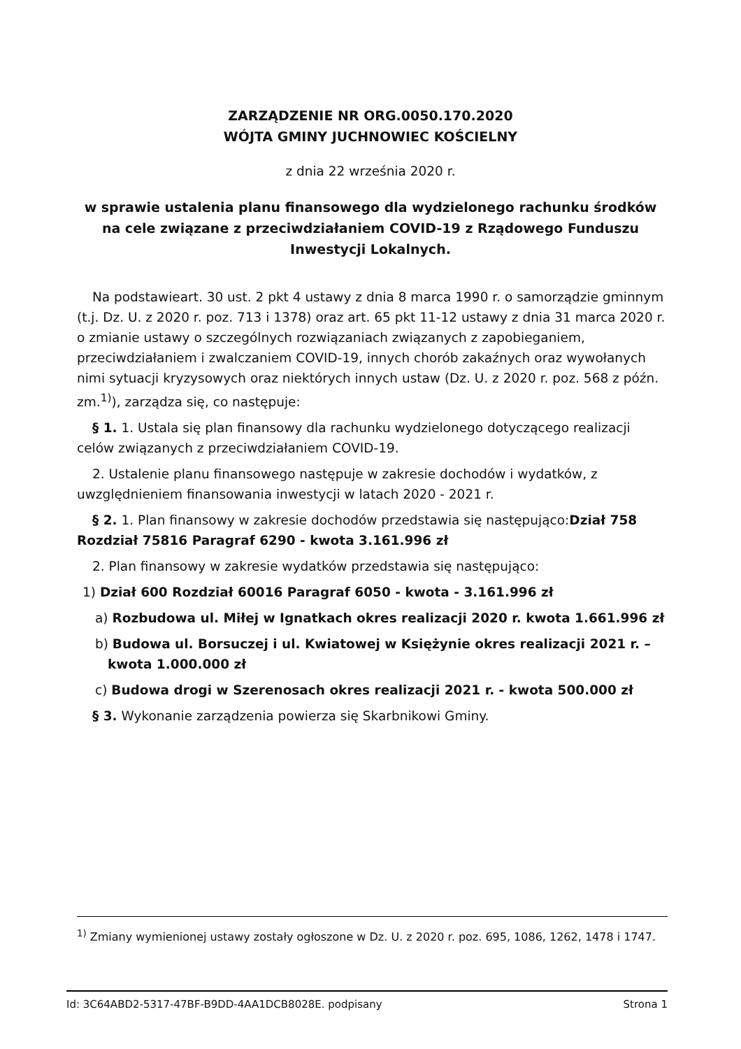ZARZĄDZENIE NR ORG.0050.170.2020
WÓJTA GMINY JUCHNOWIEC KOŚCIELNY
z dnia 22 września 2020 r.
w sprawie ustalenia planu finansowego dla wydzielonego rachunku środków na cele związane z przeciwdziałaniem COVID-19 z Rządowego Funduszu Inwestycji Lokalnych.
Na podstawieart. 30 ust. 2 pkt 4 ustawy z dnia 8 marca 1990 r. o samorządzie gminnym (t.j. Dz. U. z 2020 r. poz. 713 i 1378) oraz art. 65 pkt 11-12 ustawy z dnia 31 marca 2020 r. o zmianie ustawy o szczególnych rozwiązaniach związanych z zapobieganiem, przeciwdziałaniem i zwalczaniem COVID-19, innych chorób zakaźnych oraz wywołanych nimi sytuacji kryzysowych oraz niektórych innych ustaw (Dz. U. z 2020 r. poz. 568 z późn. zm.<sup>1)</sup>), zarządza się, co następuje:
§ 1. 1. Ustala się plan finansowy dla rachunku wydzielonego dotyczącego realizacji celów związanych z przeciwdziałaniem COVID-19.
2. Ustalenie planu finansowego następuje w zakresie dochodów i wydatków, z uwzględnieniem finansowania inwestycji w latach 2020 - 2021 r.
§ 2. 1. Plan finansowy w zakresie dochodów przedstawia się następująco:Dział 758 Rozdział 75816 Paragraf 6290 - kwota 3.161.996 zł
2. Plan finansowy w zakresie wydatków przedstawia się następująco:
1) Dział 600 Rozdział 60016 Paragraf 6050 - kwota - 3.161.996 zł
a) Rozbudowa ul. Miłej w Ignatkach okres realizacji 2020 r. kwota 1.661.996 zł
b) Budowa ul. Borsuczej i ul. Kwiatowej w Księżynie okres realizacji 2021 r. – kwota 1.000.000 zł
c) Budowa drogi w Szerenosach okres realizacji 2021 r. - kwota 500.000 zł
§ 3. Wykonanie zarządzenia powierza się Skarbnikowi Gminy.
<sup>1)</sup> Zmiany wymienionej ustawy zostały ogłoszone w Dz. U. z 2020 r. poz. 695, 1086, 1262, 1478 i 1747.
Id: 3C64ABD2-5317-47BF-B9DD-4AA1DCB8028E. podpisany Strona 1